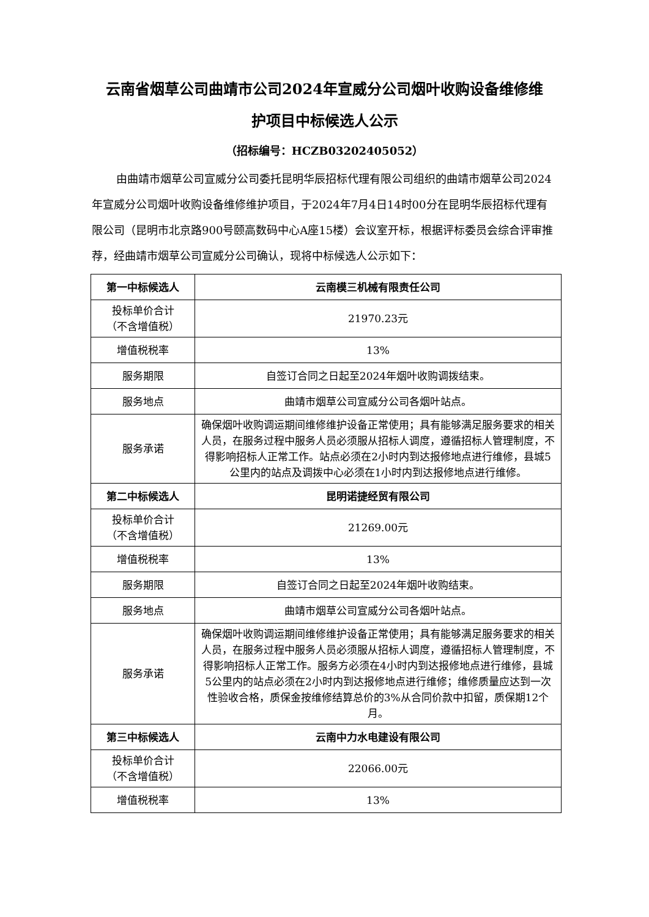云南省烟草公司曲靖市公司2024年宣威分公司烟叶收购设备维修维
护项目中标候选人公示
（招标编号：HCZB03202405052）
由曲靖市烟草公司宣威分公司委托昆明华辰招标代理有限公司组织的曲靖市烟草公司2024年宣威分公司烟叶收购设备维修维护项目，于2024年7月4日14时00分在昆明华辰招标代理有限公司（昆明市北京路900号颐高数码中心A座15楼）会议室开标，根据评标委员会综合评审推荐，经曲靖市烟草公司宣威分公司确认，现将中标候选人公示如下：
| 第一中标候选人 | 云南模三机械有限责任公司 |
| 投标单价合计 （不含增值税） | 21970.23元 |
| 增值税税率 | 13% |
| 服务期限 | 自签订合同之日起至2024年烟叶收购调拨结束。 |
| 服务地点 | 曲靖市烟草公司宣威分公司各烟叶站点。 |
| 服务承诺 | 确保烟叶收购调运期间维修维护设备正常使用；具有能够满足服务要求的相关人员，在服务过程中服务人员必须服从招标人调度，遵循招标人管理制度，不得影响招标人正常工作。站点必须在2小时内到达报修地点进行维修，县城5公里内的站点及调拨中心必须在1小时内到达报修地点进行维修。 |
| 第二中标候选人 | 昆明诺捷经贸有限公司 |
| 投标单价合计 （不含增值税） | 21269.00元 |
| 增值税税率 | 13% |
| 服务期限 | 自签订合同之日起至2024年烟叶收购结束。 |
| 服务地点 | 曲靖市烟草公司宣威分公司各烟叶站点。 |
| 服务承诺 | 确保烟叶收购调运期间维修维护设备正常使用；具有能够满足服务要求的相关人员，在服务过程中服务人员必须服从招标人调度，遵循招标人管理制度，不得影响招标人正常工作。服务方必须在4小时内到达报修地点进行维修，县城5公里内的站点必须在2小时内到达报修地点进行维修；维修质量应达到一次性验收合格，质保金按维修结算总价的3%从合同价款中扣留，质保期12个月。 |
| 第三中标候选人 | 云南中力水电建设有限公司 |
| 投标单价合计 （不含增值税） | 22066.00元 |
| 增值税税率 | 13% |